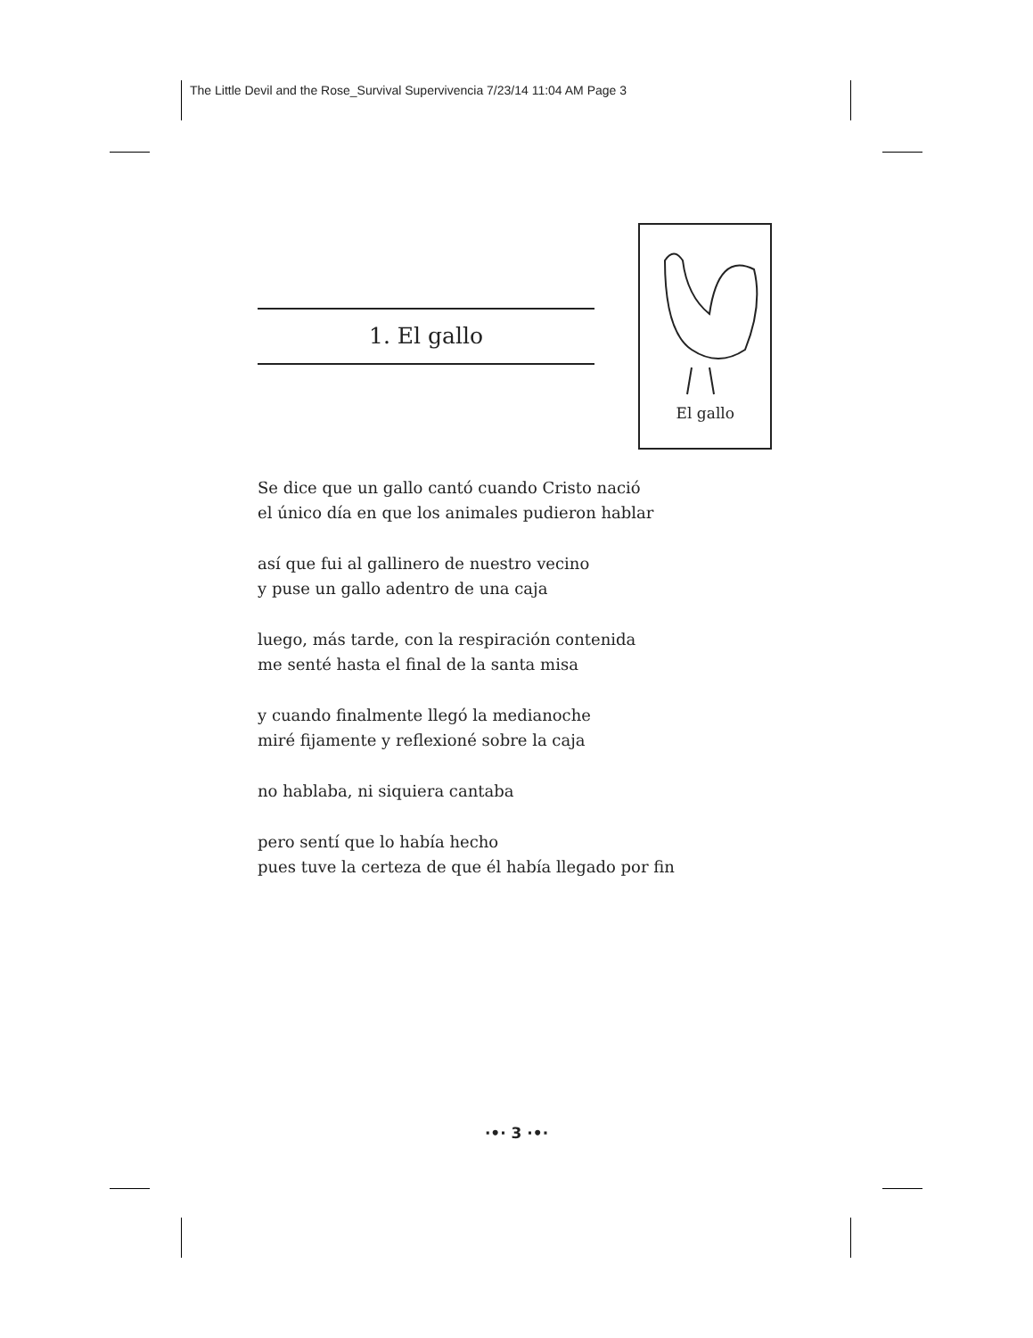The Little Devil and the Rose_Survival Supervivencia 7/23/14 11:04 AM Page 3
1. El gallo
El gallo
Se dice que un gallo cantó cuando Cristo nació
el único día en que los animales pudieron hablar
así que fui al gallinero de nuestro vecino
y puse un gallo adentro de una caja
luego, más tarde, con la respiración contenida
me senté hasta el final de la santa misa
y cuando finalmente llegó la medianoche
miré fijamente y reflexioné sobre la caja
no hablaba, ni siquiera cantaba
pero sentí que lo había hecho
pues tuve la certeza de que él había llegado por fin
·•· 3 ·•·